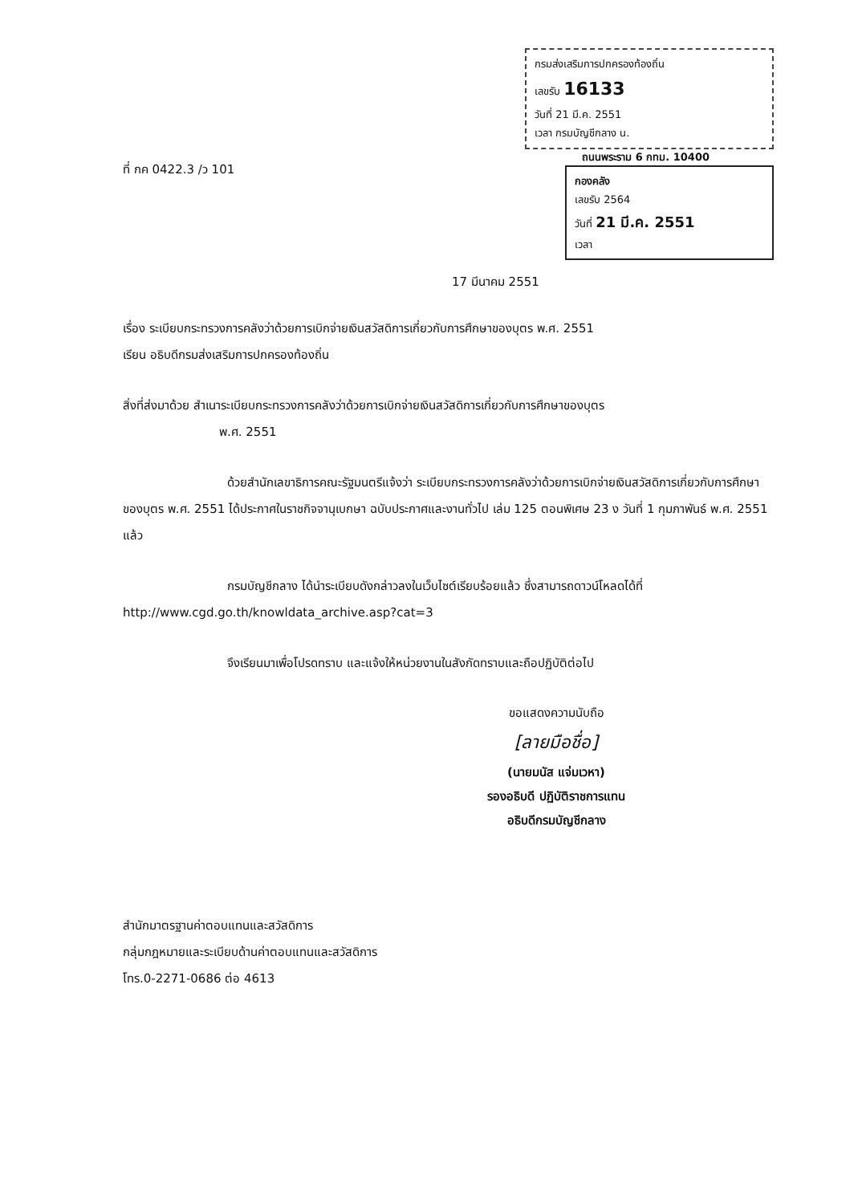ที่ กค 0422.3 /ว 101
กรมส่งเสริมการปกครองท้องถิ่น
เลขรับ 16133
วันที่ 21 มี.ค. 2551
เวลา กรมบัญชีกลาง น.
ถนนพระราม 6 กทม. 10400
กองคลัง
เลขรับ 2564
วันที่ 21 มี.ค. 2551
เวลา
17 มีนาคม 2551
เรื่อง ระเบียบกระทรวงการคลังว่าด้วยการเบิกจ่ายเงินสวัสดิการเกี่ยวกับการศึกษาของบุตร พ.ศ. 2551
เรียน อธิบดีกรมส่งเสริมการปกครองท้องถิ่น
สิ่งที่ส่งมาด้วย สำเนาระเบียบกระทรวงการคลังว่าด้วยการเบิกจ่ายเงินสวัสดิการเกี่ยวกับการศึกษาของบุตร
พ.ศ. 2551
ด้วยสำนักเลขาธิการคณะรัฐมนตรีแจ้งว่า ระเบียบกระทรวงการคลังว่าด้วยการเบิกจ่ายเงินสวัสดิการเกี่ยวกับการศึกษาของบุตร พ.ศ. 2551 ได้ประกาศในราชกิจจานุเบกษา ฉบับประกาศและงานทั่วไป เล่ม 125 ตอนพิเศษ 23 ง วันที่ 1 กุมภาพันธ์ พ.ศ. 2551 แล้ว
กรมบัญชีกลาง ได้นำระเบียบดังกล่าวลงในเว็บไซต์เรียบร้อยแล้ว ซึ่งสามารถดาวน์โหลดได้ที่ http://www.cgd.go.th/knowldata_archive.asp?cat=3
จึงเรียนมาเพื่อโปรดทราบ และแจ้งให้หน่วยงานในสังกัดทราบและถือปฏิบัติต่อไป
ขอแสดงความนับถือ
[ลายมือชื่อ]
(นายมนัส แจ่มเวหา)
รองอธิบดี ปฏิบัติราชการแทน
อธิบดีกรมบัญชีกลาง
สำนักมาตรฐานค่าตอบแทนและสวัสดิการ
กลุ่มกฎหมายและระเบียบด้านค่าตอบแทนและสวัสดิการ
โทร.0-2271-0686 ต่อ 4613